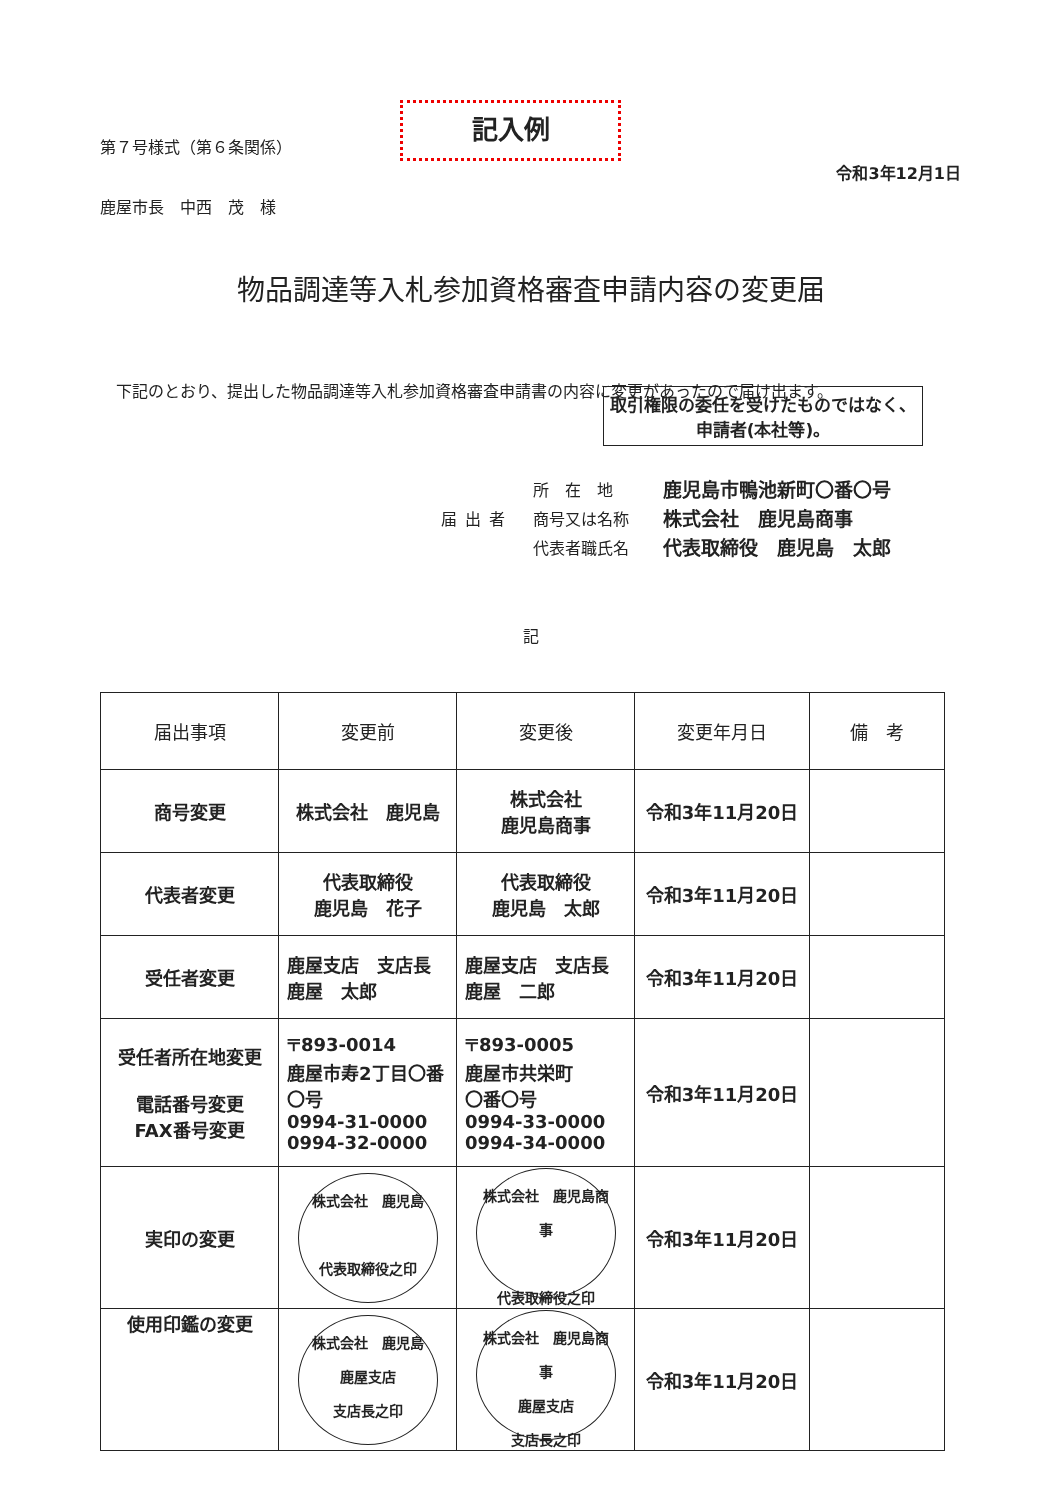第７号様式（第６条関係）
記入例
令和3年12月1日
鹿屋市長　中西　茂　様
物品調達等入札参加資格審査申請内容の変更届
下記のとおり、提出した物品調達等入札参加資格審査申請書の内容に変更があったので届け出ます。
取引権限の委任を受けたものではなく、申請者(本社等)。
届出者
所　在　地
商号又は名称
代表者職氏名
鹿児島市鴨池新町〇番〇号
株式会社　鹿児島商事
代表取締役　鹿児島　太郎
記
| 届出事項 | 変更前 | 変更後 | 変更年月日 | 備 考 |
| --- | --- | --- | --- | --- |
| 商号変更 | 株式会社 鹿児島 | 株式会社 鹿児島商事 | 令和3年11月20日 | |
| 代表者変更 | 代表取締役 鹿児島 花子 | 代表取締役 鹿児島 太郎 | 令和3年11月20日 | |
| 受任者変更 | 鹿屋支店 支店長 鹿屋 太郎 | 鹿屋支店 支店長 鹿屋 二郎 | 令和3年11月20日 | |
| 受任者所在地変更 電話番号変更 FAX番号変更 | 〒893-0014 鹿屋市寿2丁目〇番〇号 0994-31-0000 0994-32-0000 | 〒893-0005 鹿屋市共栄町 〇番〇号 0994-33-0000 0994-34-0000 | 令和3年11月20日 | |
| 実印の変更 | 株式会社 鹿児島 代表取締役之印 | 株式会社 鹿児島商事 代表取締役之印 | 令和3年11月20日 | |
| 使用印鑑の変更 | 株式会社 鹿児島 鹿屋支店 支店長之印 | 株式会社 鹿児島商事 鹿屋支店 支店長之印 | 令和3年11月20日 | |